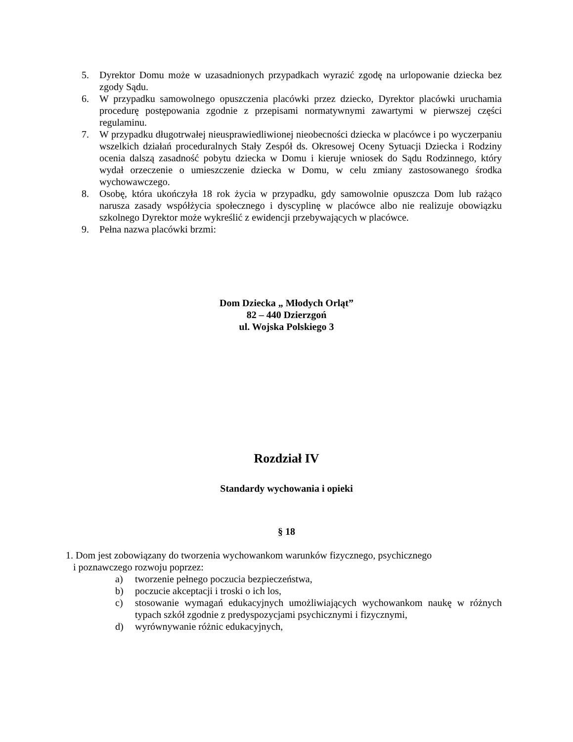5. Dyrektor Domu może w uzasadnionych przypadkach wyrazić zgodę na urlopowanie dziecka bez zgody Sądu.
6. W przypadku samowolnego opuszczenia placówki przez dziecko, Dyrektor placówki uruchamia procedurę postępowania zgodnie z przepisami normatywnymi zawartymi w pierwszej części regulaminu.
7. W przypadku długotrwałej nieusprawiedliwionej nieobecności dziecka w placówce i po wyczerpaniu wszelkich działań proceduralnych Stały Zespół ds. Okresowej Oceny Sytuacji Dziecka i Rodziny ocenia dalszą zasadność pobytu dziecka w Domu i kieruje wniosek do Sądu Rodzinnego, który wydał orzeczenie o umieszczenie dziecka w Domu, w celu zmiany zastosowanego środka wychowawczego.
8. Osobę, która ukończyła 18 rok życia w przypadku, gdy samowolnie opuszcza Dom lub rażąco narusza zasady współżycia społecznego i dyscyplinę w placówce albo nie realizuje obowiązku szkolnego Dyrektor może wykreślić z ewidencji przebywających w placówce.
9. Pełna nazwa placówki brzmi:
Dom Dziecka „ Młodych Orląt”
82 – 440 Dzierzgoń
ul. Wojska Polskiego 3
Rozdział IV
Standardy wychowania i opieki
§ 18
1. Dom jest zobowiązany do tworzenia wychowankom warunków fizycznego, psychicznego
i poznawczego rozwoju poprzez:
a) tworzenie pełnego poczucia bezpieczeństwa,
b) poczucie akceptacji i troski o ich los,
c) stosowanie wymagań edukacyjnych umożliwiających wychowankom naukę w różnych typach szkół zgodnie z predyspozycjami psychicznymi i fizycznymi,
d) wyrównywanie różnic edukacyjnych,